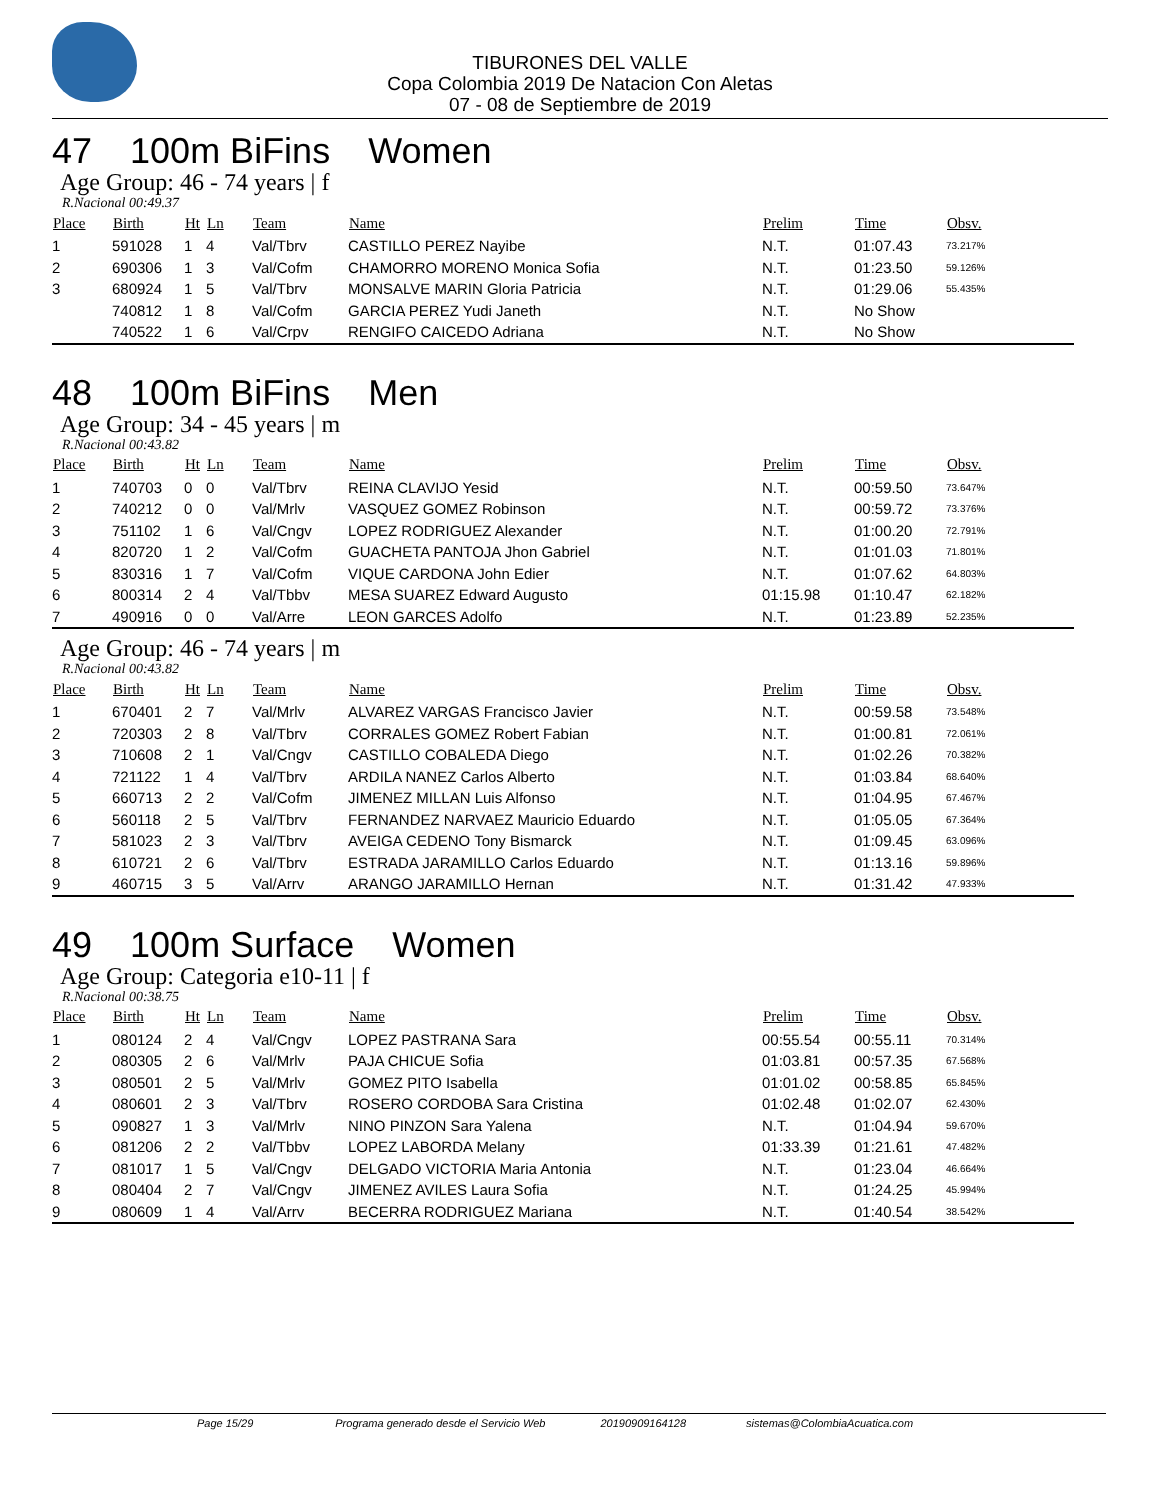TIBURONES DEL VALLE
Copa Colombia 2019 De Natacion Con Aletas
07 - 08 de Septiembre de 2019
47 100m BiFins Women
Age Group: 46 - 74 years | f
R.Nacional 00:49.37
| Place | Birth | Ht | Ln | Team | Name | Prelim | Time | Obsv. |
| --- | --- | --- | --- | --- | --- | --- | --- | --- |
| 1 | 591028 | 1 | 4 | Val/Tbrv | CASTILLO PEREZ Nayibe | N.T. | 01:07.43 | 73.217% |
| 2 | 690306 | 1 | 3 | Val/Cofm | CHAMORRO MORENO Monica Sofia | N.T. | 01:23.50 | 59.126% |
| 3 | 680924 | 1 | 5 | Val/Tbrv | MONSALVE MARIN Gloria Patricia | N.T. | 01:29.06 | 55.435% |
| | 740812 | 1 | 8 | Val/Cofm | GARCIA PEREZ Yudi Janeth | N.T. | No Show | |
| | 740522 | 1 | 6 | Val/Crpv | RENGIFO CAICEDO Adriana | N.T. | No Show | |
48 100m BiFins Men
Age Group: 34 - 45 years | m
R.Nacional 00:43.82
| Place | Birth | Ht | Ln | Team | Name | Prelim | Time | Obsv. |
| --- | --- | --- | --- | --- | --- | --- | --- | --- |
| 1 | 740703 | 0 | 0 | Val/Tbrv | REINA CLAVIJO Yesid | N.T. | 00:59.50 | 73.647% |
| 2 | 740212 | 0 | 0 | Val/Mrlv | VASQUEZ GOMEZ Robinson | N.T. | 00:59.72 | 73.376% |
| 3 | 751102 | 1 | 6 | Val/Cngv | LOPEZ RODRIGUEZ Alexander | N.T. | 01:00.20 | 72.791% |
| 4 | 820720 | 1 | 2 | Val/Cofm | GUACHETA PANTOJA Jhon Gabriel | N.T. | 01:01.03 | 71.801% |
| 5 | 830316 | 1 | 7 | Val/Cofm | VIQUE CARDONA John Edier | N.T. | 01:07.62 | 64.803% |
| 6 | 800314 | 2 | 4 | Val/Tbbv | MESA SUAREZ Edward Augusto | 01:15.98 | 01:10.47 | 62.182% |
| 7 | 490916 | 0 | 0 | Val/Arre | LEON GARCES Adolfo | N.T. | 01:23.89 | 52.235% |
Age Group: 46 - 74 years | m
R.Nacional 00:43.82
| Place | Birth | Ht | Ln | Team | Name | Prelim | Time | Obsv. |
| --- | --- | --- | --- | --- | --- | --- | --- | --- |
| 1 | 670401 | 2 | 7 | Val/Mrlv | ALVAREZ VARGAS Francisco Javier | N.T. | 00:59.58 | 73.548% |
| 2 | 720303 | 2 | 8 | Val/Tbrv | CORRALES GOMEZ Robert Fabian | N.T. | 01:00.81 | 72.061% |
| 3 | 710608 | 2 | 1 | Val/Cngv | CASTILLO COBALEDA Diego | N.T. | 01:02.26 | 70.382% |
| 4 | 721122 | 1 | 4 | Val/Tbrv | ARDILA NANEZ Carlos Alberto | N.T. | 01:03.84 | 68.640% |
| 5 | 660713 | 2 | 2 | Val/Cofm | JIMENEZ MILLAN Luis Alfonso | N.T. | 01:04.95 | 67.467% |
| 6 | 560118 | 2 | 5 | Val/Tbrv | FERNANDEZ NARVAEZ Mauricio Eduardo | N.T. | 01:05.05 | 67.364% |
| 7 | 581023 | 2 | 3 | Val/Tbrv | AVEIGA CEDENO Tony Bismarck | N.T. | 01:09.45 | 63.096% |
| 8 | 610721 | 2 | 6 | Val/Tbrv | ESTRADA JARAMILLO Carlos Eduardo | N.T. | 01:13.16 | 59.896% |
| 9 | 460715 | 3 | 5 | Val/Arrv | ARANGO JARAMILLO Hernan | N.T. | 01:31.42 | 47.933% |
49 100m Surface Women
Age Group: Categoria e10-11 | f
R.Nacional 00:38.75
| Place | Birth | Ht | Ln | Team | Name | Prelim | Time | Obsv. |
| --- | --- | --- | --- | --- | --- | --- | --- | --- |
| 1 | 080124 | 2 | 4 | Val/Cngv | LOPEZ PASTRANA Sara | 00:55.54 | 00:55.11 | 70.314% |
| 2 | 080305 | 2 | 6 | Val/Mrlv | PAJA CHICUE Sofia | 01:03.81 | 00:57.35 | 67.568% |
| 3 | 080501 | 2 | 5 | Val/Mrlv | GOMEZ PITO Isabella | 01:01.02 | 00:58.85 | 65.845% |
| 4 | 080601 | 2 | 3 | Val/Tbrv | ROSERO CORDOBA Sara Cristina | 01:02.48 | 01:02.07 | 62.430% |
| 5 | 090827 | 1 | 3 | Val/Mrlv | NINO PINZON Sara Yalena | N.T. | 01:04.94 | 59.670% |
| 6 | 081206 | 2 | 2 | Val/Tbbv | LOPEZ LABORDA Melany | 01:33.39 | 01:21.61 | 47.482% |
| 7 | 081017 | 1 | 5 | Val/Cngv | DELGADO VICTORIA Maria Antonia | N.T. | 01:23.04 | 46.664% |
| 8 | 080404 | 2 | 7 | Val/Cngv | JIMENEZ AVILES Laura Sofia | N.T. | 01:24.25 | 45.994% |
| 9 | 080609 | 1 | 4 | Val/Arrv | BECERRA RODRIGUEZ Mariana | N.T. | 01:40.54 | 38.542% |
Page 15/29 Programa generado desde el Servicio Web 20190909164128 sistemas@ColombiaAcuatica.com